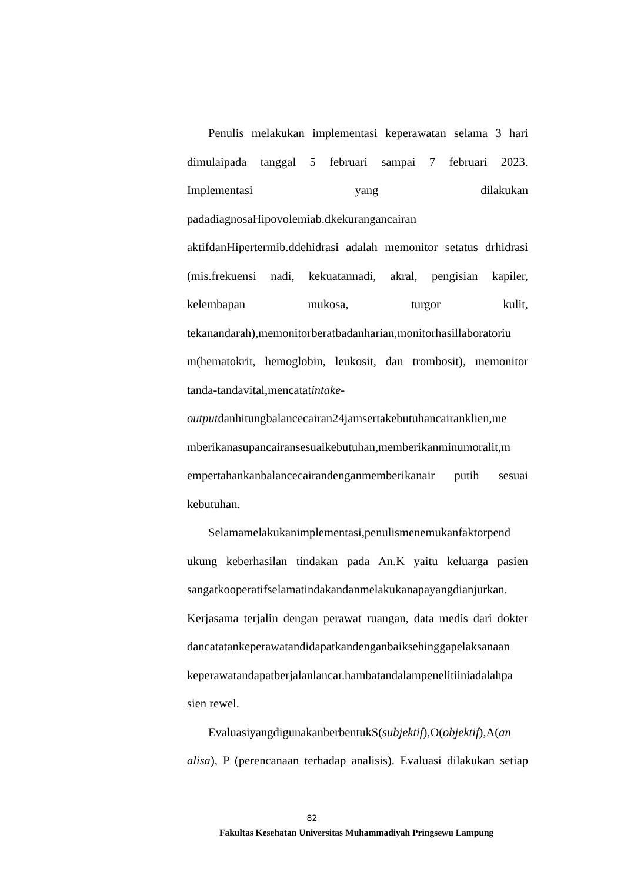Penulis melakukan implementasi keperawatan selama 3 hari
dimulaipada tanggal 5 februari sampai 7 februari 2023.
Implementasi yang dilakukan
padadiagnosaHipovolemiab.dkekurangancairan
aktifdanHipertermib.ddehidrasi adalah memonitor setatus drhidrasi
(mis.frekuensi nadi, kekuatannadi, akral, pengisian kapiler,
kelembapan mukosa, turgor kulit,
tekanandarah),memonitorberatbadanharian,monitorhasillaboratoriu
m(hematokrit, hemoglobin, leukosit, dan trombosit), memonitor
tanda-tandavital,mencatatintake-
outputdanhitungbalancecairan24jamsertakebutuhancairanklien,me
mberikanasupancairansesuaikebutuhan,memberikanminumoralit,m
empertahankanbalancecairandenganmemberikanair putih sesuai
kebutuhan.
Selamamelakukanimplementasi,penulismenemukanfaktorpend
ukung keberhasilan tindakan pada An.K yaitu keluarga pasien
sangatkooperatifselamatindakandanmelakukanapayangdianjurkan.
Kerjasama terjalin dengan perawat ruangan, data medis dari dokter
dancatatankeperawatandidapatkandenganbaiksehinggapelaksanaan
keperawatandapatberjalanlancar.hambatandalampenelitiiniadalahpa
sien rewel.
EvaluasiyangdigunakanberbentukS(subjektif),O(objektif),A(an
alisa), P (perencanaan terhadap analisis). Evaluasi dilakukan setiap
82
Fakultas Kesehatan Universitas Muhammadiyah Pringsewu Lampung